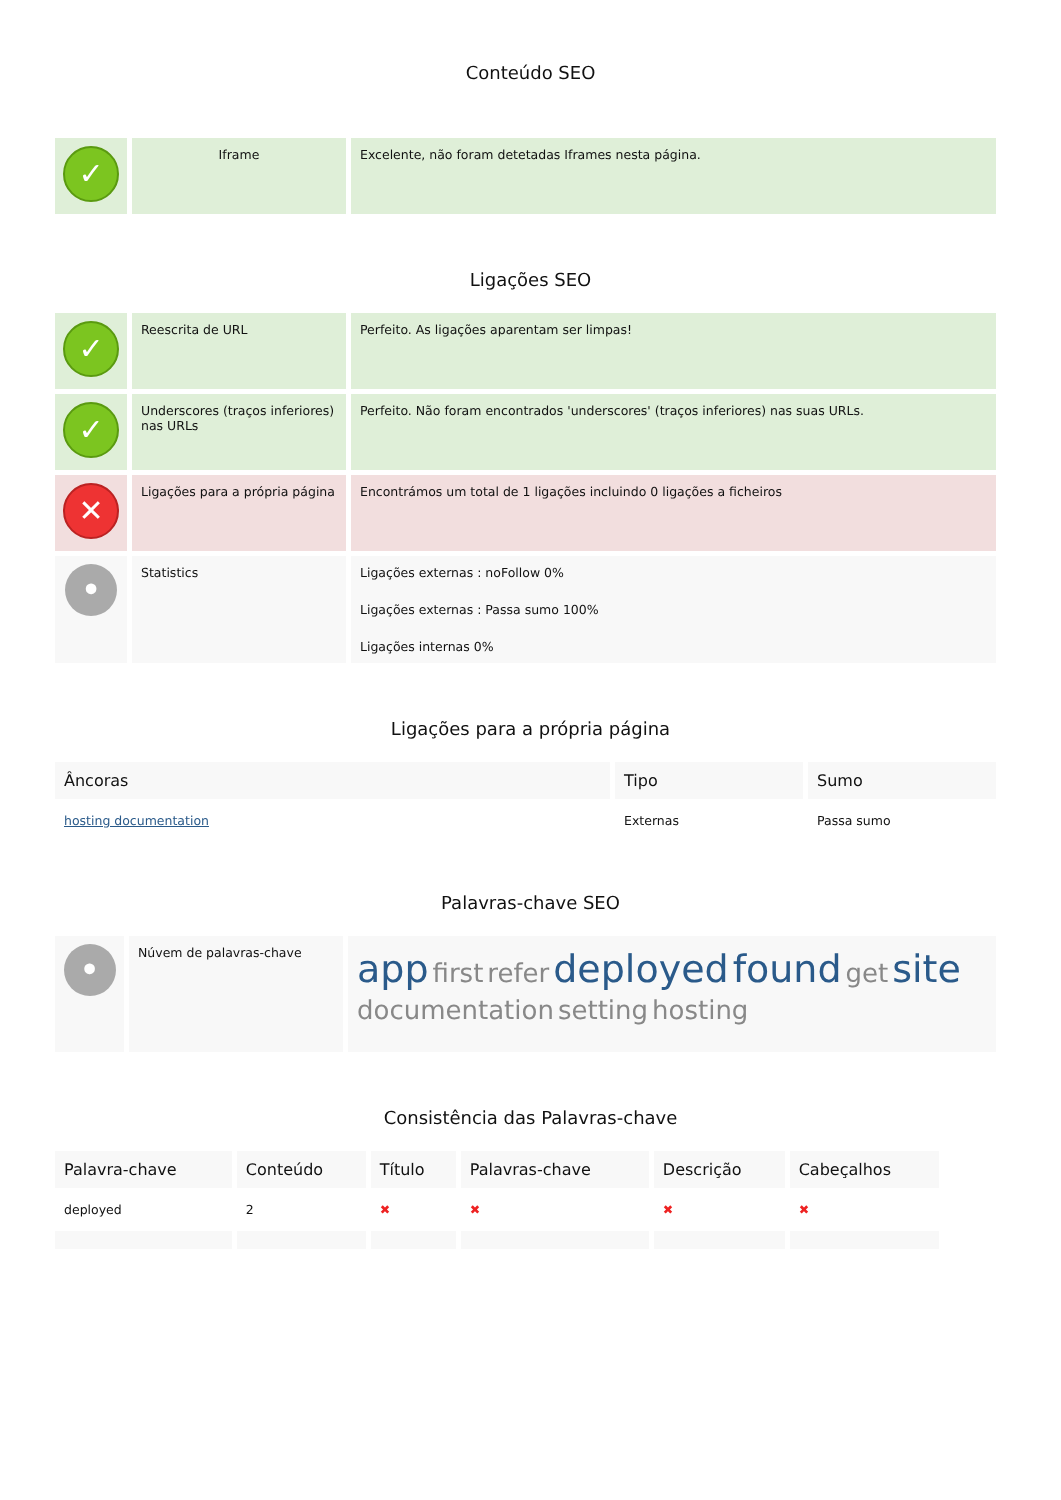Conteúdo SEO
| ✓ | Iframe | Excelente, não foram detetadas Iframes nesta página. |
Ligações SEO
| ✓ | Reescrita de URL | Perfeito. As ligações aparentam ser limpas! |
| ✓ | Underscores (traços inferiores) nas URLs | Perfeito. Não foram encontrados 'underscores' (traços inferiores) nas suas URLs. |
| ✕ | Ligações para a própria página | Encontrámos um total de 1 ligações incluindo 0 ligações a ficheiros |
| • | Statistics | Ligações externas : noFollow 0% Ligações externas : Passa sumo 100% Ligações internas 0% |
Ligações para a própria página
| Âncoras | Tipo | Sumo |
| --- | --- | --- |
| hosting documentation | Externas | Passa sumo |
Palavras-chave SEO
| • | Núvem de palavras-chave | app first refer deployed found get site documentation setting hosting |
Consistência das Palavras-chave
| Palavra-chave | Conteúdo | Título | Palavras-chave | Descrição | Cabeçalhos |
| --- | --- | --- | --- | --- | --- |
| deployed | 2 | ✖ | ✖ | ✖ | ✖ |